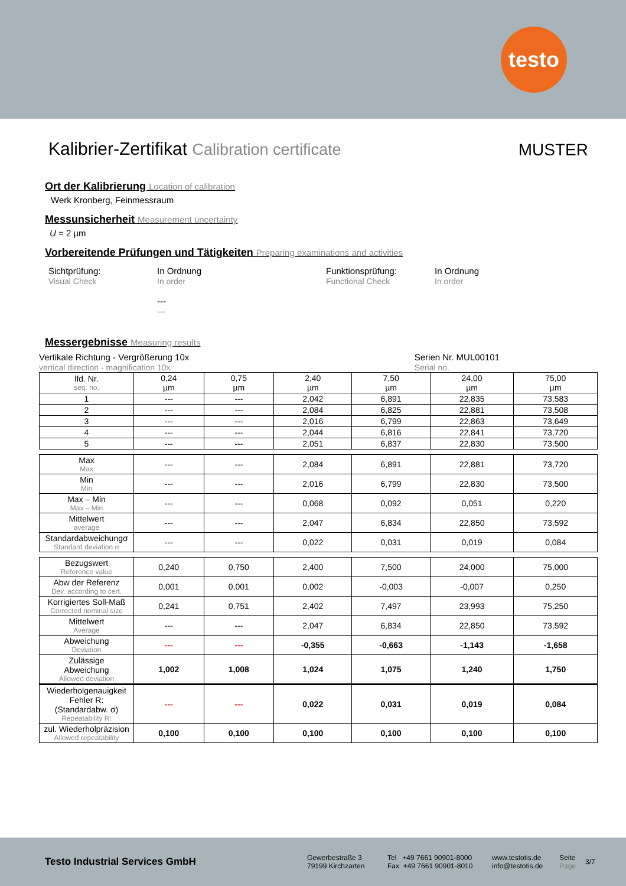testo
Kalibrier-Zertifikat Calibration certificate
MUSTER
Ort der Kalibrierung Location of calibration
Werk Kronberg, Feinmessraum
Messunsicherheit Measurement uncertainty
U = 2 µm
Vorbereitende Prüfungen und Tätigkeiten Preparing examinations and activities
Sichtprüfung:
Visual Check
In Ordnung
In order
---
---
Funktionsprüfung:
Functional Check
In Ordnung
In order
Messergebnisse Measuring results
Vertikale Richtung - Vergrößerung 10x
vertical direction - magnification 10x
Serien Nr. MUL00101
Serial no.
| lfd. Nr. seq. no. | 0,24 µm | 0,75 µm | 2,40 µm | 7,50 µm | 24,00 µm | 75,00 µm |
| 1 | --- | --- | 2,042 | 6,891 | 22,835 | 73,583 |
| 2 | --- | --- | 2,084 | 6,825 | 22,881 | 73,508 |
| 3 | --- | --- | 2,016 | 6,799 | 22,863 | 73,649 |
| 4 | --- | --- | 2,044 | 6,816 | 22,841 | 73,720 |
| 5 | --- | --- | 2,051 | 6,837 | 22,830 | 73,500 |
| Max Max | --- | --- | 2,084 | 6,891 | 22,881 | 73,720 |
| Min Min | --- | --- | 2,016 | 6,799 | 22,830 | 73,500 |
| Max – Min Max – Min | --- | --- | 0,068 | 0,092 | 0,051 | 0,220 |
| Mittelwert average | --- | --- | 2,047 | 6,834 | 22,850 | 73,592 |
| Standardabweichungσ Standard deviation σ | --- | --- | 0,022 | 0,031 | 0,019 | 0,084 |
| Bezugswert Reference value | 0,240 | 0,750 | 2,400 | 7,500 | 24,000 | 75,000 |
| Abw der Referenz Dev. according to cert. | 0,001 | 0,001 | 0,002 | -0,003 | -0,007 | 0,250 |
| Korrigiertes Soll-Maß Corrected nominal size | 0,241 | 0,751 | 2,402 | 7,497 | 23,993 | 75,250 |
| Mittelwert Average | --- | --- | 2,047 | 6,834 | 22,850 | 73,592 |
| Abweichung Deviation | --- | --- | -0,355 | -0,663 | -1,143 | -1,658 |
| Zulässige Abweichung Allowed deviation | 1,002 | 1,008 | 1,024 | 1,075 | 1,240 | 1,750 |
| Wiederholgenauigkeit Fehler R: (Standardabw. σ) Repeatability R: | --- | --- | 0,022 | 0,031 | 0,019 | 0,084 |
| zul. Wiederholpräzision Allowed repeatability | 0,100 | 0,100 | 0,100 | 0,100 | 0,100 | 0,100 |
Testo Industrial Services GmbH
Gewerbestraße 3
79199 Kirchzarten
Tel +49 7661 90901-8000
Fax +49 7661 90901-8010
www.testotis.de
info@testotis.de
Seite
Page
3/7